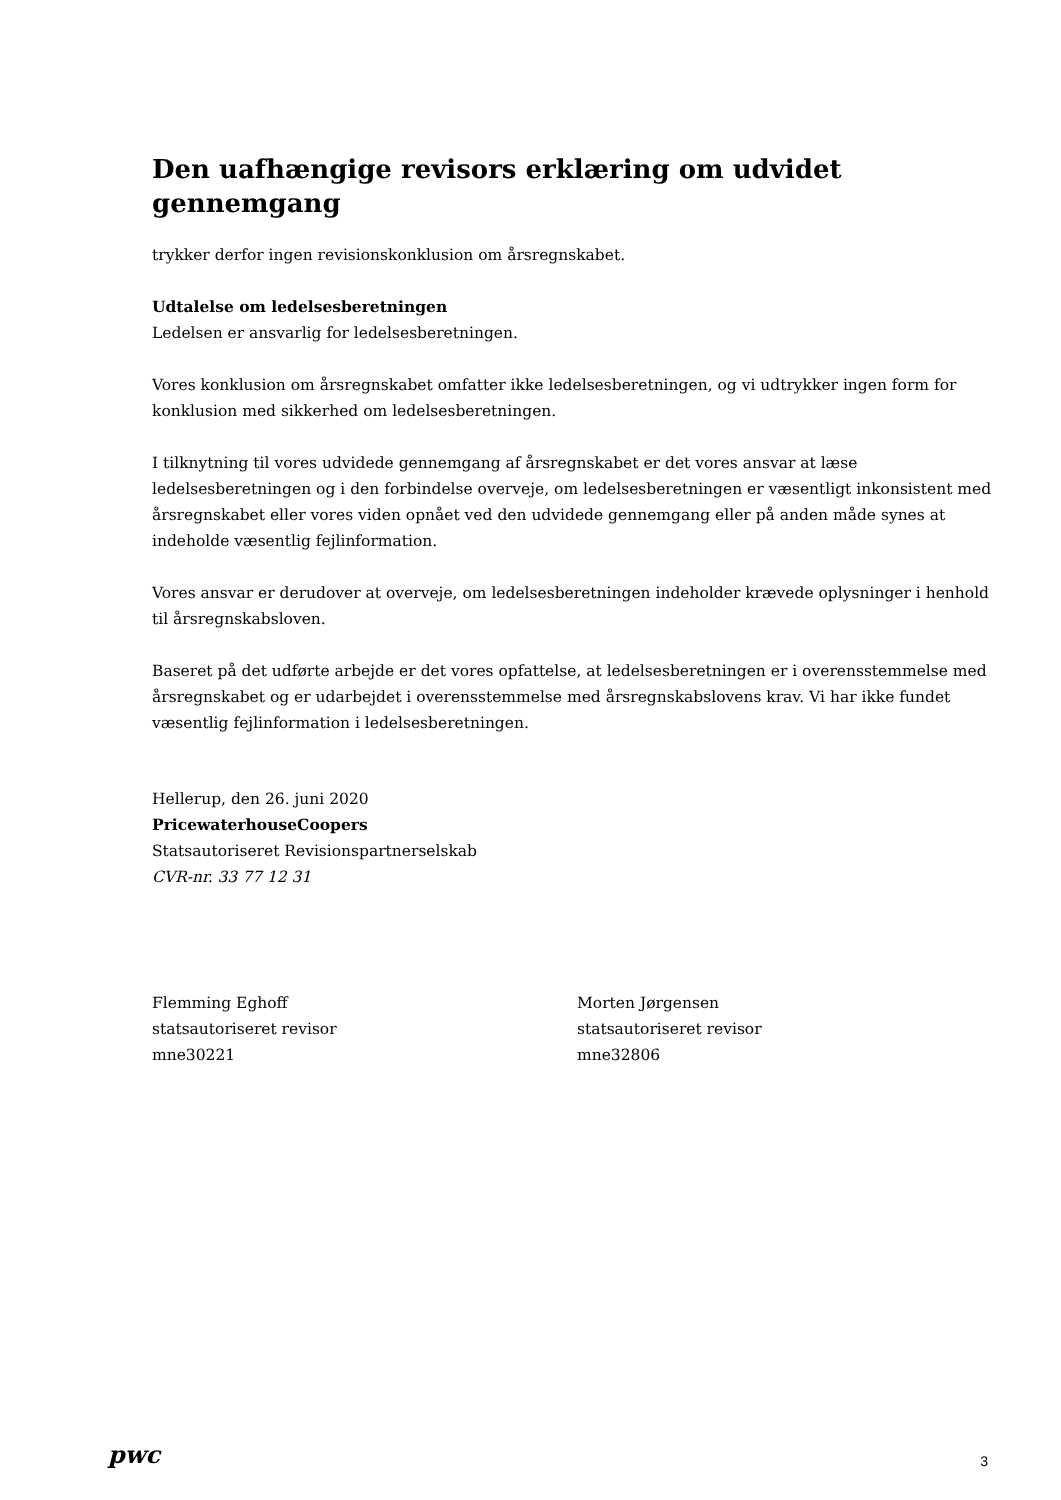Den uafhængige revisors erklæring om udvidet gennemgang
trykker derfor ingen revisionskonklusion om årsregnskabet.
Udtalelse om ledelsesberetningen
Ledelsen er ansvarlig for ledelsesberetningen.
Vores konklusion om årsregnskabet omfatter ikke ledelsesberetningen, og vi udtrykker ingen form for konklusion med sikkerhed om ledelsesberetningen.
I tilknytning til vores udvidede gennemgang af årsregnskabet er det vores ansvar at læse ledelsesberetningen og i den forbindelse overveje, om ledelsesberetningen er væsentligt inkonsistent med årsregnskabet eller vores viden opnået ved den udvidede gennemgang eller på anden måde synes at indeholde væsentlig fejlinformation.
Vores ansvar er derudover at overveje, om ledelsesberetningen indeholder krævede oplysninger i henhold til årsregnskabsloven.
Baseret på det udførte arbejde er det vores opfattelse, at ledelsesberetningen er i overensstemmelse med årsregnskabet og er udarbejdet i overensstemmelse med årsregnskabslovens krav. Vi har ikke fundet væsentlig fejlinformation i ledelsesberetningen.
Hellerup, den 26. juni 2020
PricewaterhouseCoopers
Statsautoriseret Revisionspartnerselskab
CVR-nr. 33 77 12 31
Flemming Eghoff
statsautoriseret revisor
mne30221
Morten Jørgensen
statsautoriseret revisor
mne32806
pwc 3